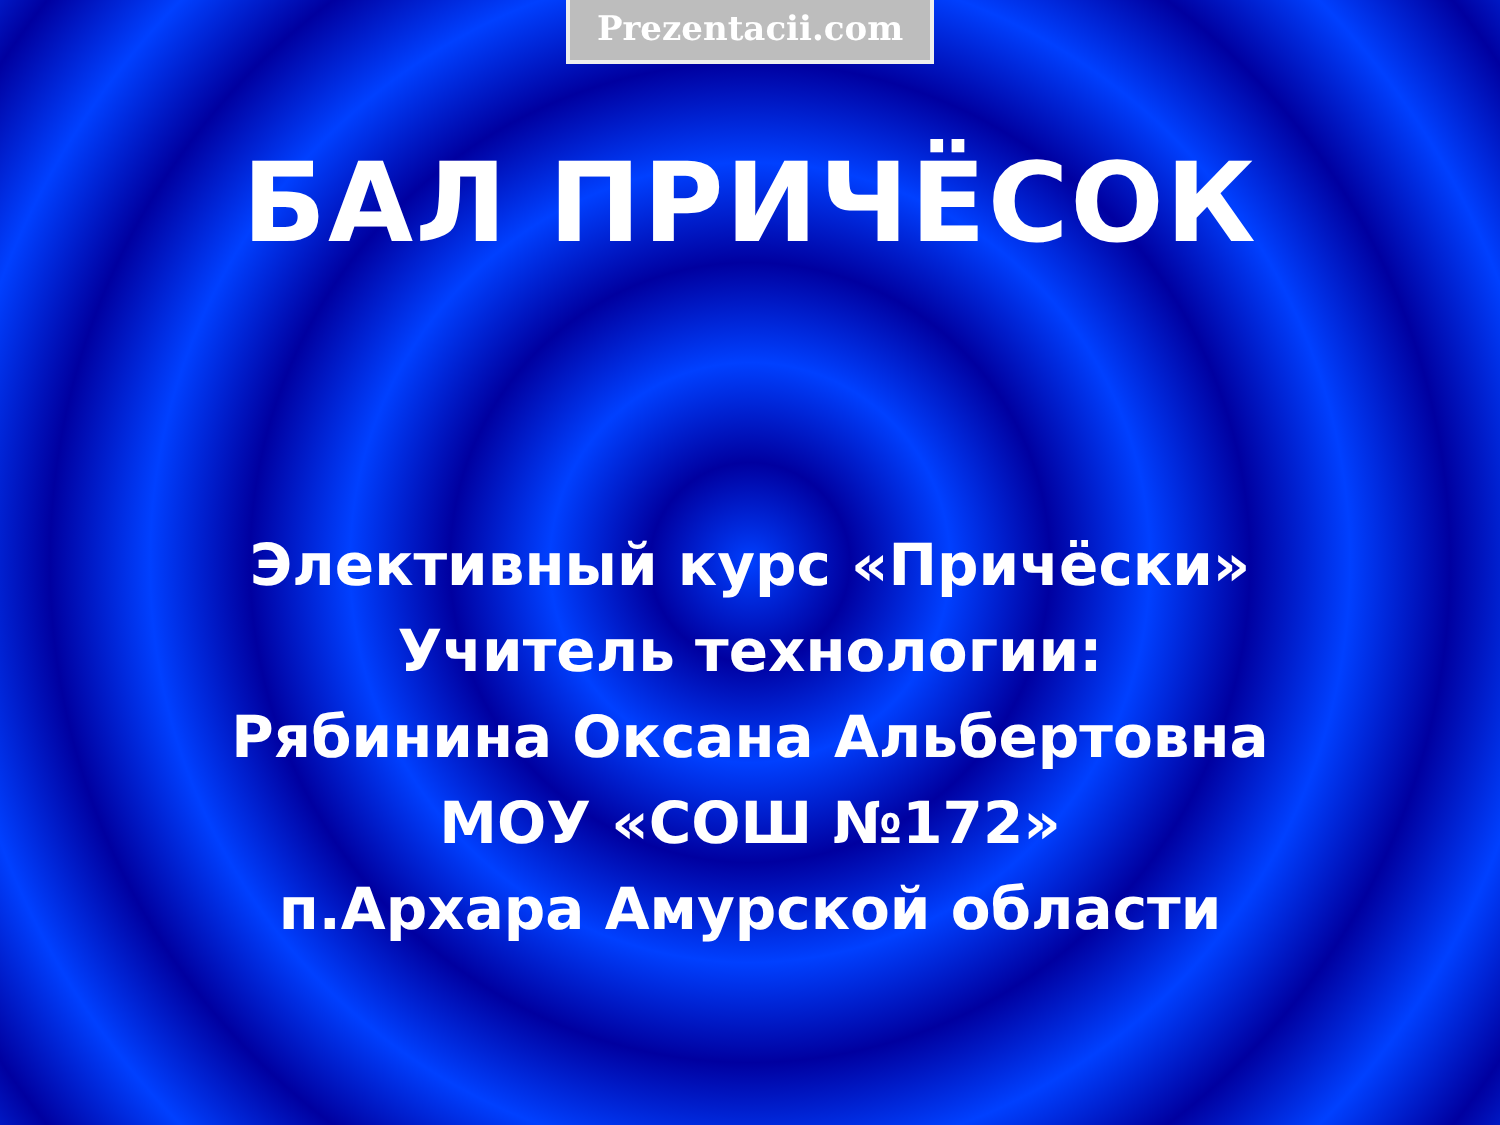Prezentacii.com
БАЛ ПРИЧЁСОК
Элективный курс «Причёски»
Учитель технологии:
Рябинина Оксана Альбертовна
МОУ «СОШ №172»
п.Архара Амурской области